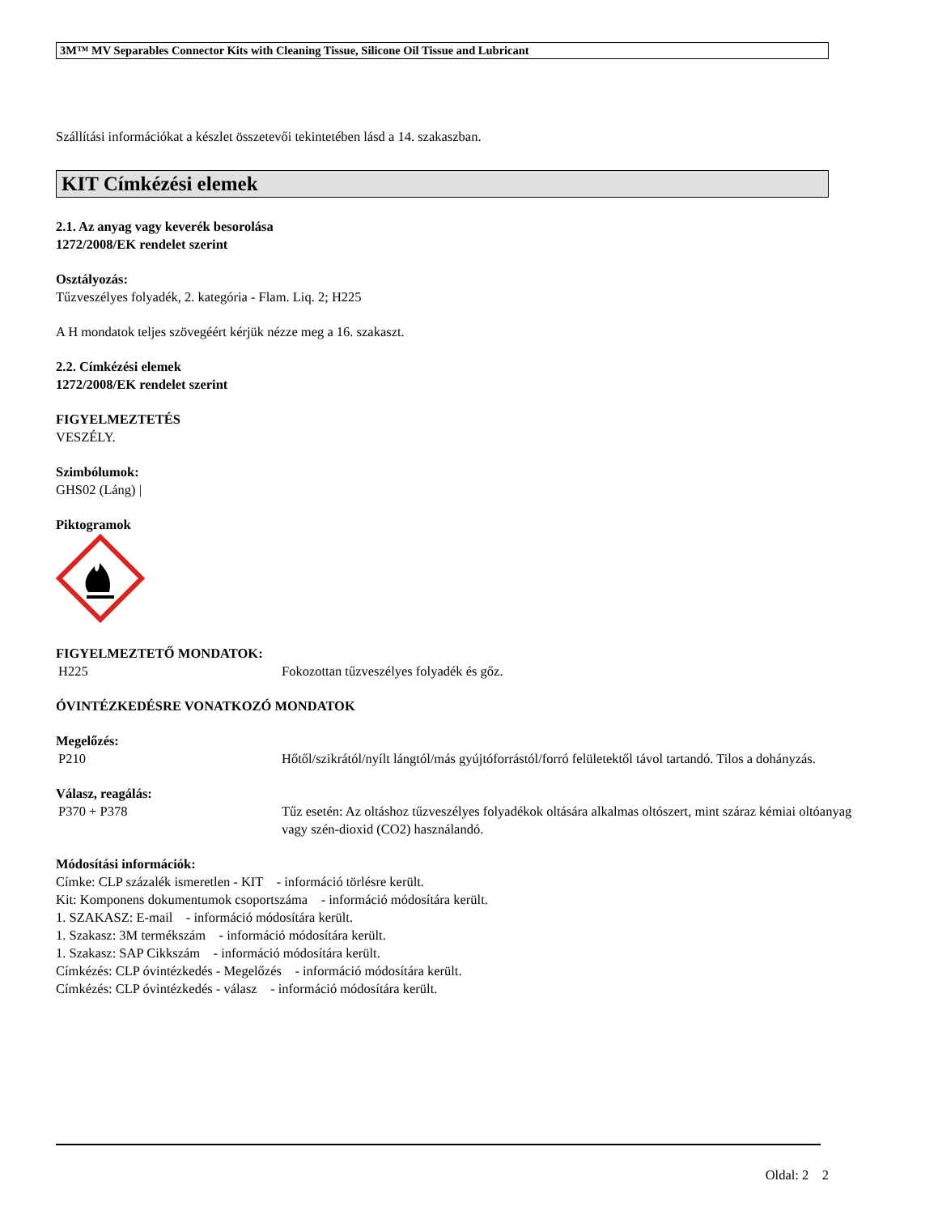3M™ MV Separables Connector Kits with Cleaning Tissue, Silicone Oil Tissue and Lubricant
Szállítási információkat a készlet összetevői tekintetében lásd a 14. szakaszban.
KIT Címkézési elemek
2.1. Az anyag vagy keverék besorolása
1272/2008/EK rendelet szerint
Osztályozás:
Tűzveszélyes folyadék, 2. kategória - Flam. Liq. 2; H225
A H mondatok teljes szövegéért kérjük nézze meg a 16. szakaszt.
2.2. Címkézési elemek
1272/2008/EK rendelet szerint
FIGYELMEZTETÉS
VESZÉLY.
Szimbólumok:
GHS02 (Láng) |
Piktogramok
FIGYELMEZTETŐ MONDATOK:
H225 Fokozottan tűzveszélyes folyadék és gőz.
ÓVINTÉZKEDÉSRE VONATKOZÓ MONDATOK
Megelőzés:
P210 Hőtől/szikrától/nyílt lángtól/más gyújtóforrástól/forró felületektől távol tartandó. Tilos a dohányzás.
Válasz, reagálás:
P370 + P378 Tűz esetén: Az oltáshoz tűzveszélyes folyadékok oltására alkalmas oltószert, mint száraz kémiai oltóanyag vagy szén-dioxid (CO2) használandó.
Módosítási információk:
Címke: CLP százalék ismeretlen - KIT - információ törlésre került.
Kit: Komponens dokumentumok csoportszáma - információ módosítára került.
1. SZAKASZ: E-mail - információ módosítára került.
1. Szakasz: 3M termékszám - információ módosítára került.
1. Szakasz: SAP Cikkszám - információ módosítára került.
Címkézés: CLP óvintézkedés - Megelőzés - információ módosítára került.
Címkézés: CLP óvintézkedés - válasz - információ módosítára került.
Oldal: 2 2